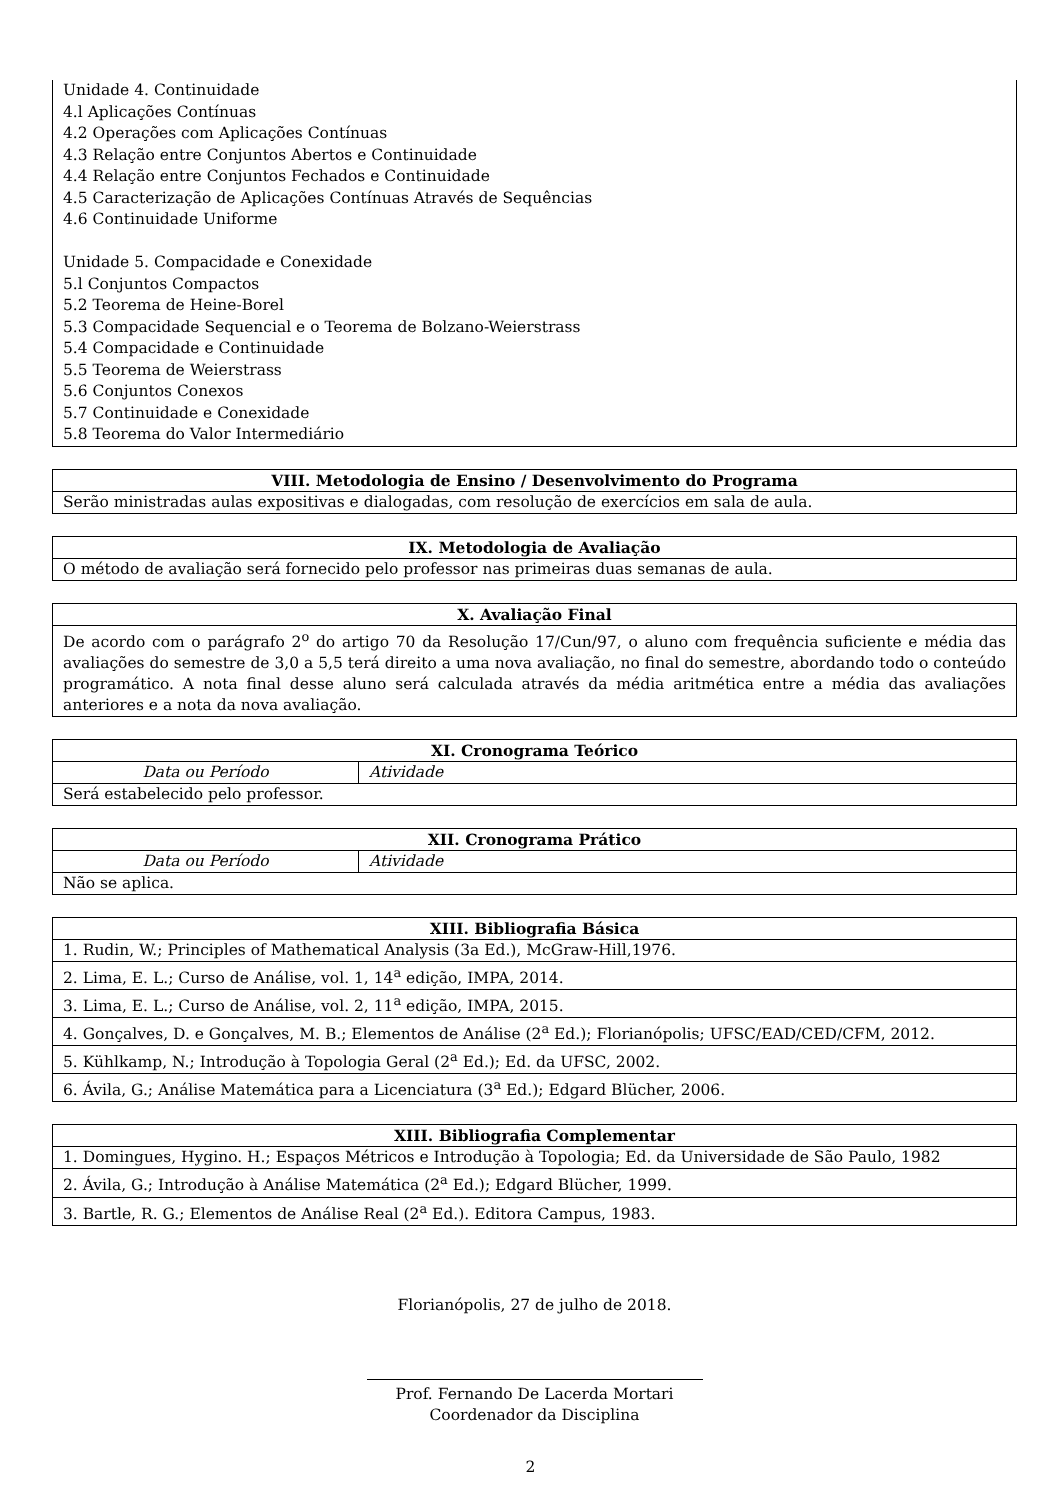Unidade 4. Continuidade
4.l Aplicações Contínuas
4.2 Operações com Aplicações Contínuas
4.3 Relação entre Conjuntos Abertos e Continuidade
4.4 Relação entre Conjuntos Fechados e Continuidade
4.5 Caracterização de Aplicações Contínuas Através de Sequências
4.6 Continuidade Uniforme
Unidade 5. Compacidade e Conexidade
5.l Conjuntos Compactos
5.2 Teorema de Heine-Borel
5.3 Compacidade Sequencial e o Teorema de Bolzano-Weierstrass
5.4 Compacidade e Continuidade
5.5 Teorema de Weierstrass
5.6 Conjuntos Conexos
5.7 Continuidade e Conexidade
5.8 Teorema do Valor Intermediário
| VIII. Metodologia de Ensino / Desenvolvimento do Programa |
| --- |
| Serão ministradas aulas expositivas e dialogadas, com resolução de exercícios em sala de aula. |
| IX. Metodologia de Avaliação |
| --- |
| O método de avaliação será fornecido pelo professor nas primeiras duas semanas de aula. |
| X. Avaliação Final |
| --- |
| De acordo com o parágrafo 2<sup>o</sup> do artigo 70 da Resolução 17/Cun/97, o aluno com frequência suficiente e média das avaliações do semestre de 3,0 a 5,5 terá direito a uma nova avaliação, no final do semestre, abordando todo o conteúdo programático. A nota final desse aluno será calculada através da média aritmética entre a média das avaliações anteriores e a nota da nova avaliação. |
| XI. Cronograma Teórico | |
| --- | --- |
| Data ou Período | Atividade |
| Será estabelecido pelo professor. | |
| XII. Cronograma Prático | |
| --- | --- |
| Data ou Período | Atividade |
| Não se aplica. | |
| XIII. Bibliografia Básica |
| --- |
| 1. Rudin, W.; Principles of Mathematical Analysis (3a Ed.), McGraw-Hill,1976. |
| 2. Lima, E. L.; Curso de Análise, vol. 1, 14<sup>a</sup> edição, IMPA, 2014. |
| 3. Lima, E. L.; Curso de Análise, vol. 2, 11<sup>a</sup> edição, IMPA, 2015. |
| 4. Gonçalves, D. e Gonçalves, M. B.; Elementos de Análise (2<sup>a</sup> Ed.); Florianópolis; UFSC/EAD/CED/CFM, 2012. |
| 5. Kühlkamp, N.; Introdução à Topologia Geral (2<sup>a</sup> Ed.); Ed. da UFSC, 2002. |
| 6. Ávila, G.; Análise Matemática para a Licenciatura (3<sup>a</sup> Ed.); Edgard Blücher, 2006. |
| XIII. Bibliografia Complementar |
| --- |
| 1. Domingues, Hygino. H.; Espaços Métricos e Introdução à Topologia; Ed. da Universidade de São Paulo, 1982 |
| 2. Ávila, G.; Introdução à Análise Matemática (2<sup>a</sup> Ed.); Edgard Blücher, 1999. |
| 3. Bartle, R. G.; Elementos de Análise Real (2<sup>a</sup> Ed.). Editora Campus, 1983. |
Florianópolis, 27 de julho de 2018.
Prof. Fernando De Lacerda Mortari
Coordenador da Disciplina
2